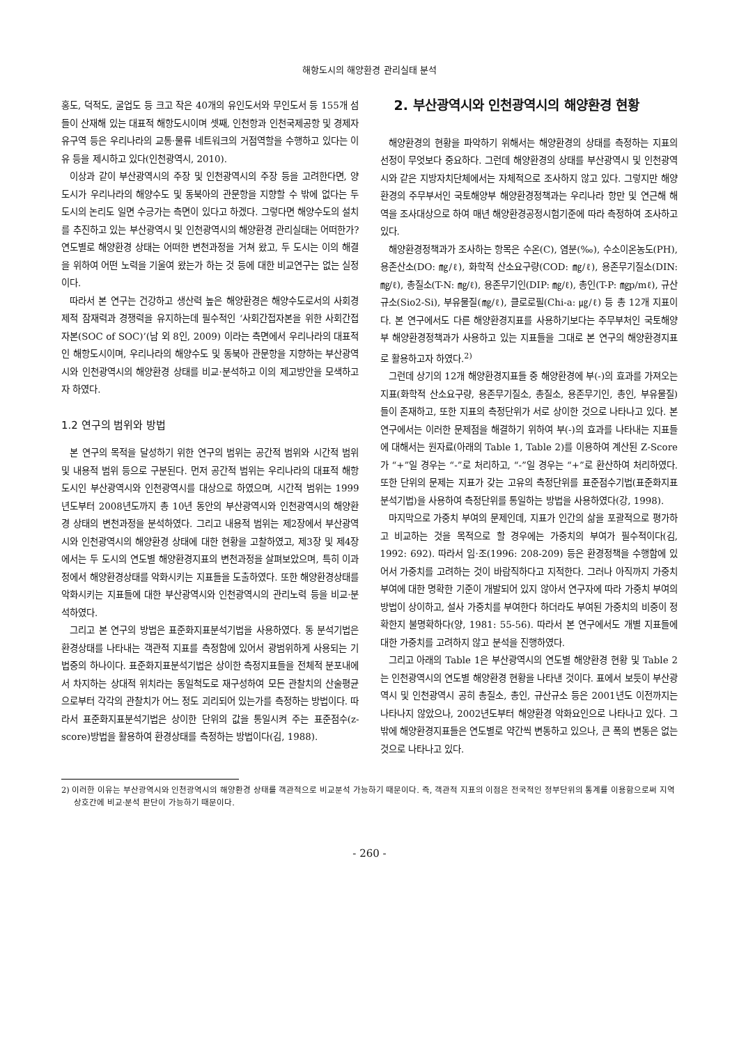해항도시의 해양환경 관리실태 분석
홍도, 덕적도, 굴업도 등 크고 작은 40개의 유인도서와 무인도서 등 155개 섬들이 산재해 있는 대표적 해항도시이며 셋째, 인천항과 인천국제공항 및 경제자유구역 등은 우리나라의 교통·물류 네트워크의 거점역할을 수행하고 있다는 이유 등을 제시하고 있다(인천광역시, 2010).
이상과 같이 부산광역시의 주장 및 인천광역시의 주장 등을 고려한다면, 양 도시가 우리나라의 해양수도 및 동북아의 관문항을 지향할 수 밖에 없다는 두 도시의 논리도 일면 수긍가는 측면이 있다고 하겠다. 그렇다면 해양수도의 설치를 추진하고 있는 부산광역시 및 인천광역시의 해양환경 관리실태는 어떠한가? 연도별로 해양환경 상태는 어떠한 변천과정을 거쳐 왔고, 두 도시는 이의 해결을 위하여 어떤 노력을 기울여 왔는가 하는 것 등에 대한 비교연구는 없는 실정이다.
따라서 본 연구는 건강하고 생산력 높은 해양환경은 해양수도로서의 사회경제적 잠재력과 경쟁력을 유지하는데 필수적인 ‘사회간접자본을 위한 사회간접자본(SOC of SOC)’(남 외 8인, 2009) 이라는 측면에서 우리나라의 대표적인 해항도시이며, 우리나라의 해양수도 및 동북아 관문항을 지향하는 부산광역시와 인천광역시의 해양환경 상태를 비교·분석하고 이의 제고방안을 모색하고자 하였다.
1.2 연구의 범위와 방법
본 연구의 목적을 달성하기 위한 연구의 범위는 공간적 범위와 시간적 범위 및 내용적 범위 등으로 구분된다. 먼저 공간적 범위는 우리나라의 대표적 해항도시인 부산광역시와 인천광역시를 대상으로 하였으며, 시간적 범위는 1999년도부터 2008년도까지 총 10년 동안의 부산광역시와 인천광역시의 해양환경 상태의 변천과정을 분석하였다. 그리고 내용적 범위는 제2장에서 부산광역시와 인천광역시의 해양환경 상태에 대한 현황을 고찰하였고, 제3장 및 제4장에서는 두 도시의 연도별 해양환경지표의 변천과정을 살펴보았으며, 특히 이과정에서 해양환경상태를 악화시키는 지표들을 도출하였다. 또한 해양환경상태를 악화시키는 지표들에 대한 부산광역시와 인천광역시의 관리노력 등을 비교·분석하였다.
그리고 본 연구의 방법은 표준화지표분석기법을 사용하였다. 동 분석기법은 환경상태를 나타내는 객관적 지표를 측정함에 있어서 광범위하게 사용되는 기법중의 하나이다. 표준화지표분석기법은 상이한 측정지표들을 전체적 분포내에서 차지하는 상대적 위치라는 동일척도로 재구성하여 모든 관찰치의 산술평균으로부터 각각의 관찰치가 어느 정도 괴리되어 있는가를 측정하는 방법이다. 따라서 표준화지표분석기법은 상이한 단위의 값을 통일시켜 주는 표준점수(z-score)방법을 활용하여 환경상태를 측정하는 방법이다(김, 1988).
2. 부산광역시와 인천광역시의 해양환경 현황
해양환경의 현황을 파악하기 위해서는 해양환경의 상태를 측정하는 지표의 선정이 무엇보다 중요하다. 그런데 해양환경의 상태를 부산광역시 및 인천광역시와 같은 지방자치단체에서는 자체적으로 조사하지 않고 있다. 그렇지만 해양환경의 주무부서인 국토해양부 해양환경정책과는 우리나라 항만 및 연근해 해역을 조사대상으로 하여 매년 해양환경공정시험기준에 따라 측정하여 조사하고 있다.
해양환경정책과가 조사하는 항목은 수온(C), 염분(‰), 수소이온농도(PH), 용존산소(DO: ㎎/ℓ), 화학적 산소요구량(COD: ㎎/ℓ), 용존무기질소(DIN: ㎎/ℓ), 총질소(T-N: ㎎/ℓ), 용존무기인(DIP: ㎎/ℓ), 총인(T-P: ㎎p/mℓ), 규산규소(Sio2-Si), 부유물질(㎎/ℓ), 클로로필(Chi-a: ㎍/ℓ) 등 총 12개 지표이다. 본 연구에서도 다른 해양환경지표를 사용하기보다는 주무부처인 국토해양부 해양환경정책과가 사용하고 있는 지표들을 그대로 본 연구의 해양환경지표로 활용하고자 하였다.<sup>2)</sup>
그런데 상기의 12개 해양환경지표들 중 해양환경에 부(-)의 효과를 가져오는 지표(화학적 산소요구량, 용존무기질소, 총질소, 용존무기인, 총인, 부유물질)들이 존재하고, 또한 지표의 측정단위가 서로 상이한 것으로 나타나고 있다. 본 연구에서는 이러한 문제점을 해결하기 위하여 부(-)의 효과를 나타내는 지표들에 대해서는 원자료(아래의 Table 1, Table 2)를 이용하여 계산된 Z-Score가 “+”일 경우는 “-”로 처리하고, “-”일 경우는 “+”로 환산하여 처리하였다. 또한 단위의 문제는 지표가 갖는 고유의 측정단위를 표준점수기법(표준화지표분석기법)을 사용하여 측정단위를 통일하는 방법을 사용하였다(강, 1998).
마지막으로 가중치 부여의 문제인데, 지표가 인간의 삶을 포괄적으로 평가하고 비교하는 것을 목적으로 할 경우에는 가중치의 부여가 필수적이다(김, 1992: 692). 따라서 임·조(1996: 208-209) 등은 환경정책을 수행함에 있어서 가중치를 고려하는 것이 바람직하다고 지적한다. 그러나 아직까지 가중치 부여에 대한 명확한 기준이 개발되어 있지 않아서 연구자에 따라 가중치 부여의 방법이 상이하고, 설사 가중치를 부여한다 하더라도 부여된 가중치의 비중이 정확한지 불명확하다(양, 1981: 55-56). 따라서 본 연구에서도 개별 지표들에 대한 가중치를 고려하지 않고 분석을 진행하였다.
그리고 아래의 Table 1은 부산광역시의 연도별 해양환경 현황 및 Table 2는 인천광역시의 연도별 해양환경 현황을 나타낸 것이다. 표에서 보듯이 부산광역시 및 인천광역시 공히 총질소, 총인, 규산규소 등은 2001년도 이전까지는 나타나지 않았으나, 2002년도부터 해양환경 악화요인으로 나타나고 있다. 그밖에 해양환경지표들은 연도별로 약간씩 변동하고 있으나, 큰 폭의 변동은 없는 것으로 나타나고 있다.
2) 이러한 이유는 부산광역시와 인천광역시의 해양환경 상태를 객관적으로 비교분석 가능하기 때문이다. 즉, 객관적 지표의 이점은 전국적인 정부단위의 통계를 이용함으로써 지역 상호간에 비교·분석 판단이 가능하기 때문이다.
- 260 -